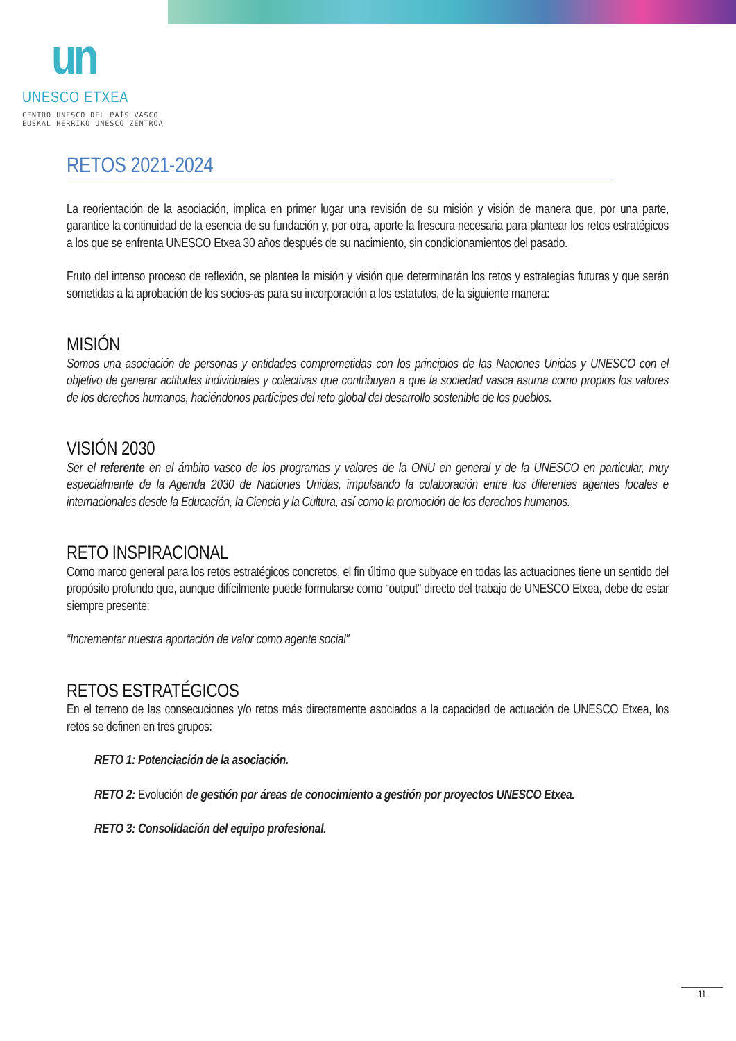un
UNESCO ETXEA
CENTRO UNESCO DEL PAÍS VASCO
EUSKAL HERRIKO UNESCO ZENTROA
RETOS 2021-2024
La reorientación de la asociación, implica en primer lugar una revisión de su misión y visión de manera que, por una parte, garantice la continuidad de la esencia de su fundación y, por otra, aporte la frescura necesaria para plantear los retos estratégicos a los que se enfrenta UNESCO Etxea 30 años después de su nacimiento, sin condicionamientos del pasado.
Fruto del intenso proceso de reflexión, se plantea la misión y visión que determinarán los retos y estrategias futuras y que serán sometidas a la aprobación de los socios-as para su incorporación a los estatutos, de la siguiente manera:
MISIÓN
Somos una asociación de personas y entidades comprometidas con los principios de las Naciones Unidas y UNESCO con el objetivo de generar actitudes individuales y colectivas que contribuyan a que la sociedad vasca asuma como propios los valores de los derechos humanos, haciéndonos partícipes del reto global del desarrollo sostenible de los pueblos.
VISIÓN 2030
Ser el referente en el ámbito vasco de los programas y valores de la ONU en general y de la UNESCO en particular, muy especialmente de la Agenda 2030 de Naciones Unidas, impulsando la colaboración entre los diferentes agentes locales e internacionales desde la Educación, la Ciencia y la Cultura, así como la promoción de los derechos humanos.
RETO INSPIRACIONAL
Como marco general para los retos estratégicos concretos, el fin último que subyace en todas las actuaciones tiene un sentido del propósito profundo que, aunque difícilmente puede formularse como “output” directo del trabajo de UNESCO Etxea, debe de estar siempre presente:
“Incrementar nuestra aportación de valor como agente social”
RETOS ESTRATÉGICOS
En el terreno de las consecuciones y/o retos más directamente asociados a la capacidad de actuación de UNESCO Etxea, los retos se definen en tres grupos:
RETO 1: Potenciación de la asociación.
RETO 2: Evolución de gestión por áreas de conocimiento a gestión por proyectos UNESCO Etxea.
RETO 3: Consolidación del equipo profesional.
11